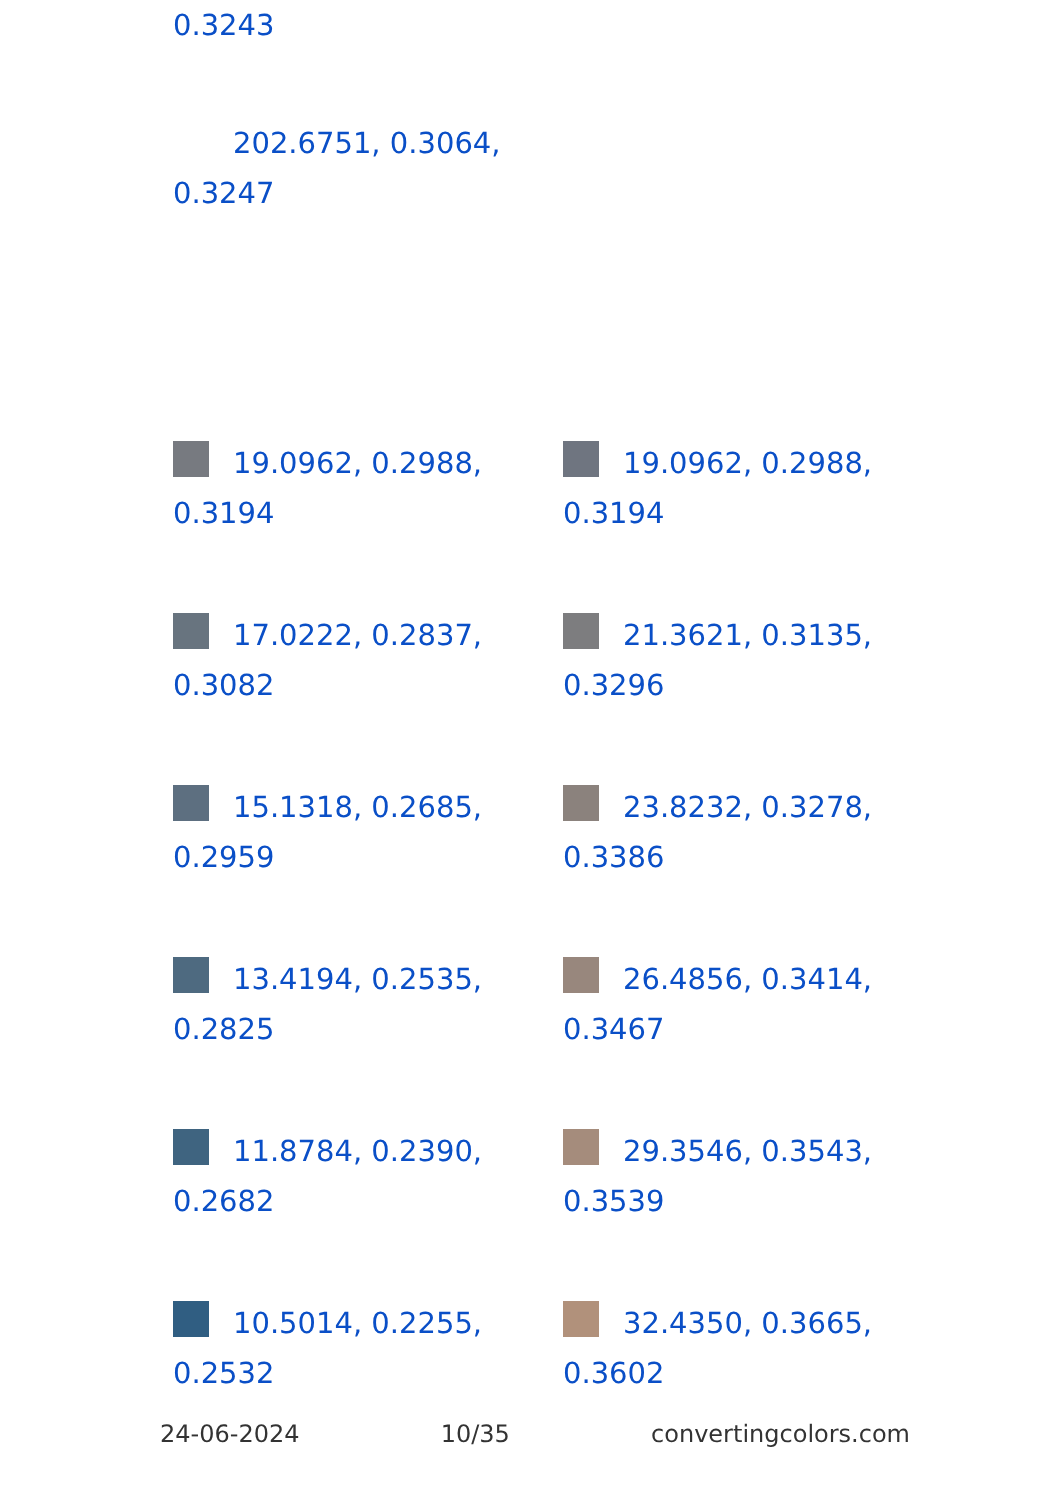0.3243
202.6751, 0.3064,
0.3247
19.0962, 0.2988,
0.3194
19.0962, 0.2988,
0.3194
17.0222, 0.2837,
0.3082
21.3621, 0.3135,
0.3296
15.1318, 0.2685,
0.2959
23.8232, 0.3278,
0.3386
13.4194, 0.2535,
0.2825
26.4856, 0.3414,
0.3467
11.8784, 0.2390,
0.2682
29.3546, 0.3543,
0.3539
10.5014, 0.2255,
0.2532
32.4350, 0.3665,
0.3602
24-06-2024 10/35 convertingcolors.com